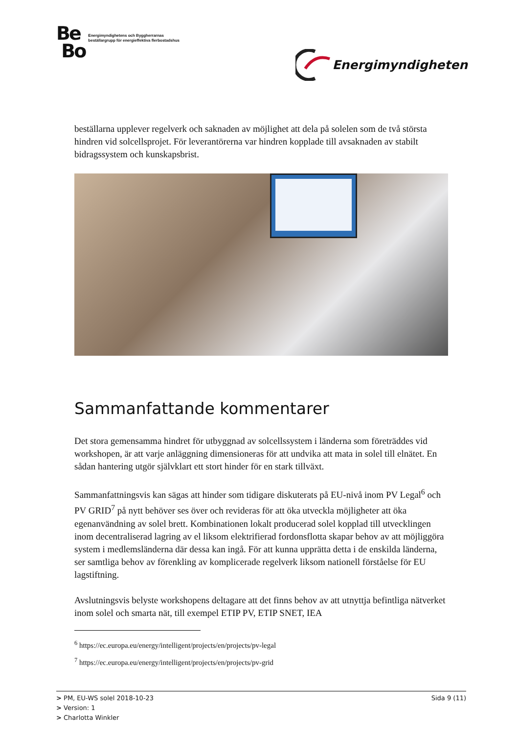Be
Bo
Energimyndighetens och Byggherrarnas
beställargrupp för energieffektiva flerbostadshus
Energimyndigheten
beställarna upplever regelverk och saknaden av möjlighet att dela på solelen som de två största hindren vid solcellsprojet. För leverantörerna var hindren kopplade till avsaknaden av stabilt bidragssystem och kunskapsbrist.
Sammanfattande kommentarer
Det stora gemensamma hindret för utbyggnad av solcellssystem i länderna som företräddes vid workshopen, är att varje anläggning dimensioneras för att undvika att mata in solel till elnätet. En sådan hantering utgör självklart ett stort hinder för en stark tillväxt.
Sammanfattningsvis kan sägas att hinder som tidigare diskuterats på EU-nivå inom PV Legal<sup>6</sup> och PV GRID<sup>7</sup> på nytt behöver ses över och revideras för att öka utveckla möjligheter att öka egenanvändning av solel brett. Kombinationen lokalt producerad solel kopplad till utvecklingen inom decentraliserad lagring av el liksom elektrifierad fordonsflotta skapar behov av att möjliggöra system i medlemsländerna där dessa kan ingå. För att kunna upprätta detta i de enskilda länderna, ser samtliga behov av förenkling av komplicerade regelverk liksom nationell förståelse för EU lagstiftning.
Avslutningsvis belyste workshopens deltagare att det finns behov av att utnyttja befintliga nätverket inom solel och smarta nät, till exempel ETIP PV, ETIP SNET, IEA
<sup>6</sup> https://ec.europa.eu/energy/intelligent/projects/en/projects/pv-legal
<sup>7</sup> https://ec.europa.eu/energy/intelligent/projects/en/projects/pv-grid
> PM, EU-WS solel 2018-10-23 Sida 9 (11)
> Version: 1
> Charlotta Winkler